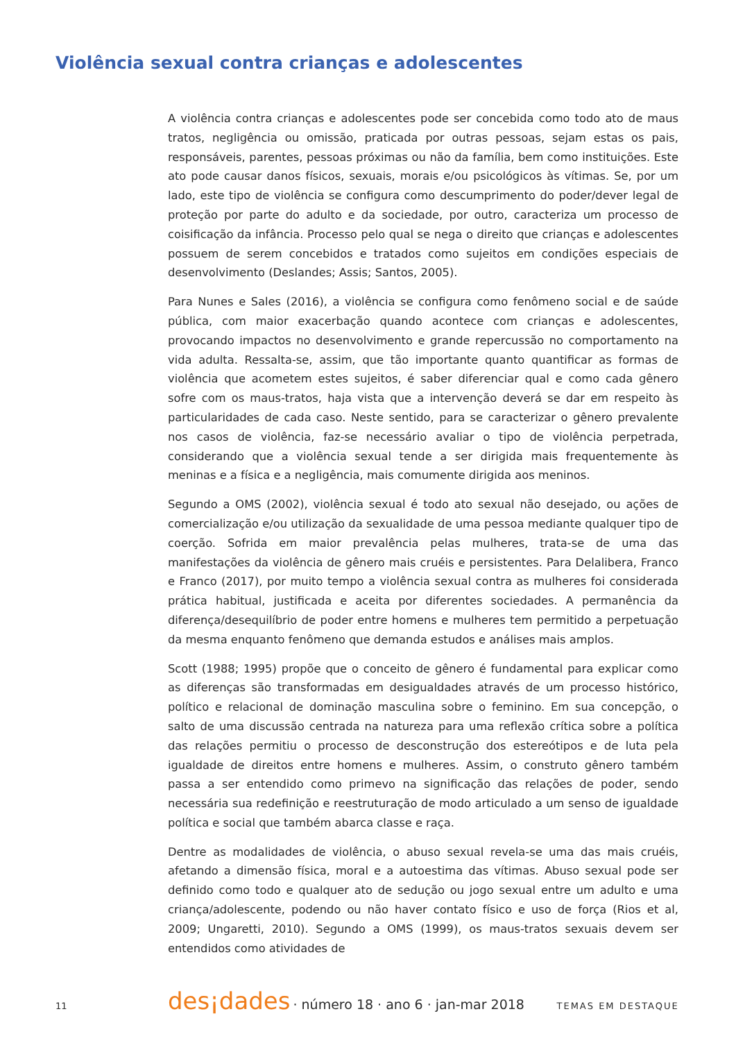Violência sexual contra crianças e adolescentes
A violência contra crianças e adolescentes pode ser concebida como todo ato de maus tratos, negligência ou omissão, praticada por outras pessoas, sejam estas os pais, responsáveis, parentes, pessoas próximas ou não da família, bem como instituições. Este ato pode causar danos físicos, sexuais, morais e/ou psicológicos às vítimas. Se, por um lado, este tipo de violência se configura como descumprimento do poder/dever legal de proteção por parte do adulto e da sociedade, por outro, caracteriza um processo de coisificação da infância. Processo pelo qual se nega o direito que crianças e adolescentes possuem de serem concebidos e tratados como sujeitos em condições especiais de desenvolvimento (Deslandes; Assis; Santos, 2005).
Para Nunes e Sales (2016), a violência se configura como fenômeno social e de saúde pública, com maior exacerbação quando acontece com crianças e adolescentes, provocando impactos no desenvolvimento e grande repercussão no comportamento na vida adulta. Ressalta-se, assim, que tão importante quanto quantificar as formas de violência que acometem estes sujeitos, é saber diferenciar qual e como cada gênero sofre com os maus-tratos, haja vista que a intervenção deverá se dar em respeito às particularidades de cada caso. Neste sentido, para se caracterizar o gênero prevalente nos casos de violência, faz-se necessário avaliar o tipo de violência perpetrada, considerando que a violência sexual tende a ser dirigida mais frequentemente às meninas e a física e a negligência, mais comumente dirigida aos meninos.
Segundo a OMS (2002), violência sexual é todo ato sexual não desejado, ou ações de comercialização e/ou utilização da sexualidade de uma pessoa mediante qualquer tipo de coerção. Sofrida em maior prevalência pelas mulheres, trata-se de uma das manifestações da violência de gênero mais cruéis e persistentes. Para Delalibera, Franco e Franco (2017), por muito tempo a violência sexual contra as mulheres foi considerada prática habitual, justificada e aceita por diferentes sociedades. A permanência da diferença/desequilíbrio de poder entre homens e mulheres tem permitido a perpetuação da mesma enquanto fenômeno que demanda estudos e análises mais amplos.
Scott (1988; 1995) propõe que o conceito de gênero é fundamental para explicar como as diferenças são transformadas em desigualdades através de um processo histórico, político e relacional de dominação masculina sobre o feminino. Em sua concepção, o salto de uma discussão centrada na natureza para uma reflexão crítica sobre a política das relações permitiu o processo de desconstrução dos estereótipos e de luta pela igualdade de direitos entre homens e mulheres. Assim, o construto gênero também passa a ser entendido como primevo na significação das relações de poder, sendo necessária sua redefinição e reestruturação de modo articulado a um senso de igualdade política e social que também abarca classe e raça.
Dentre as modalidades de violência, o abuso sexual revela-se uma das mais cruéis, afetando a dimensão física, moral e a autoestima das vítimas. Abuso sexual pode ser definido como todo e qualquer ato de sedução ou jogo sexual entre um adulto e uma criança/adolescente, podendo ou não haver contato físico e uso de força (Rios et al, 2009; Ungaretti, 2010). Segundo a OMS (1999), os maus-tratos sexuais devem ser entendidos como atividades de
11
des¡dades · número 18 · ano 6 · jan-mar 2018 TEMAS EM DESTAQUE